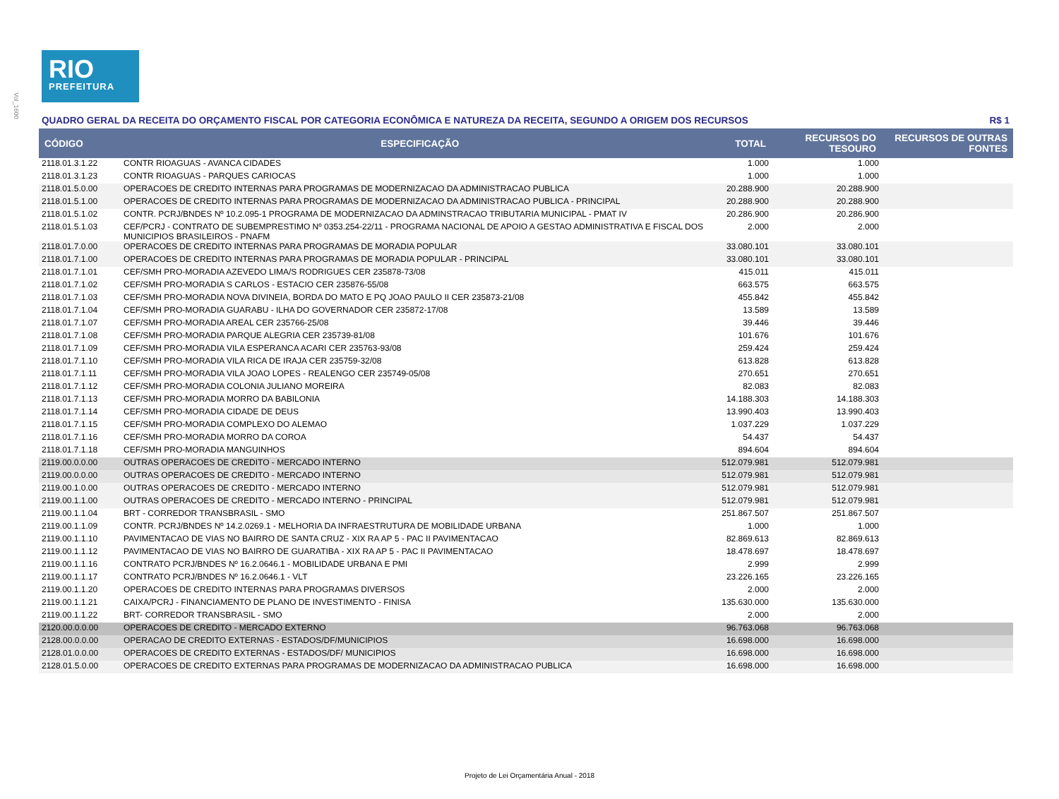Vol_1600
RIO
PREFEITURA
QUADRO GERAL DA RECEITA DO ORÇAMENTO FISCAL POR CATEGORIA ECONÔMICA E NATUREZA DA RECEITA, SEGUNDO A ORIGEM DOS RECURSOS R$ 1
| CÓDIGO | ESPECIFICAÇÃO | TOTAL | RECURSOS DO TESOURO | RECURSOS DE OUTRAS FONTES |
| --- | --- | --- | --- | --- |
| 2118.01.3.1.22 | CONTR RIOAGUAS - AVANCA CIDADES | 1.000 | 1.000 | |
| 2118.01.3.1.23 | CONTR RIOAGUAS - PARQUES CARIOCAS | 1.000 | 1.000 | |
| 2118.01.5.0.00 | OPERACOES DE CREDITO INTERNAS PARA PROGRAMAS DE MODERNIZACAO DA ADMINISTRACAO PUBLICA | 20.288.900 | 20.288.900 | |
| 2118.01.5.1.00 | OPERACOES DE CREDITO INTERNAS PARA PROGRAMAS DE MODERNIZACAO DA ADMINISTRACAO PUBLICA - PRINCIPAL | 20.288.900 | 20.288.900 | |
| 2118.01.5.1.02 | CONTR. PCRJ/BNDES Nº 10.2.095-1 PROGRAMA DE MODERNIZACAO DA ADMINSTRACAO TRIBUTARIA MUNICIPAL - PMAT IV | 20.286.900 | 20.286.900 | |
| 2118.01.5.1.03 | CEF/PCRJ - CONTRATO DE SUBEMPRESTIMO Nº 0353.254-22/11 - PROGRAMA NACIONAL DE APOIO A GESTAO ADMINISTRATIVA E FISCAL DOS MUNICIPIOS BRASILEIROS - PNAFM | 2.000 | 2.000 | |
| 2118.01.7.0.00 | OPERACOES DE CREDITO INTERNAS PARA PROGRAMAS DE MORADIA POPULAR | 33.080.101 | 33.080.101 | |
| 2118.01.7.1.00 | OPERACOES DE CREDITO INTERNAS PARA PROGRAMAS DE MORADIA POPULAR - PRINCIPAL | 33.080.101 | 33.080.101 | |
| 2118.01.7.1.01 | CEF/SMH PRO-MORADIA AZEVEDO LIMA/S RODRIGUES CER 235878-73/08 | 415.011 | 415.011 | |
| 2118.01.7.1.02 | CEF/SMH PRO-MORADIA S CARLOS - ESTACIO CER 235876-55/08 | 663.575 | 663.575 | |
| 2118.01.7.1.03 | CEF/SMH PRO-MORADIA NOVA DIVINEIA, BORDA DO MATO E PQ JOAO PAULO II CER 235873-21/08 | 455.842 | 455.842 | |
| 2118.01.7.1.04 | CEF/SMH PRO-MORADIA GUARABU - ILHA DO GOVERNADOR CER 235872-17/08 | 13.589 | 13.589 | |
| 2118.01.7.1.07 | CEF/SMH PRO-MORADIA AREAL CER 235766-25/08 | 39.446 | 39.446 | |
| 2118.01.7.1.08 | CEF/SMH PRO-MORADIA PARQUE ALEGRIA CER 235739-81/08 | 101.676 | 101.676 | |
| 2118.01.7.1.09 | CEF/SMH PRO-MORADIA VILA ESPERANCA ACARI CER 235763-93/08 | 259.424 | 259.424 | |
| 2118.01.7.1.10 | CEF/SMH PRO-MORADIA VILA RICA DE IRAJA CER 235759-32/08 | 613.828 | 613.828 | |
| 2118.01.7.1.11 | CEF/SMH PRO-MORADIA VILA JOAO LOPES - REALENGO CER 235749-05/08 | 270.651 | 270.651 | |
| 2118.01.7.1.12 | CEF/SMH PRO-MORADIA COLONIA JULIANO MOREIRA | 82.083 | 82.083 | |
| 2118.01.7.1.13 | CEF/SMH PRO-MORADIA MORRO DA BABILONIA | 14.188.303 | 14.188.303 | |
| 2118.01.7.1.14 | CEF/SMH PRO-MORADIA CIDADE DE DEUS | 13.990.403 | 13.990.403 | |
| 2118.01.7.1.15 | CEF/SMH PRO-MORADIA COMPLEXO DO ALEMAO | 1.037.229 | 1.037.229 | |
| 2118.01.7.1.16 | CEF/SMH PRO-MORADIA MORRO DA COROA | 54.437 | 54.437 | |
| 2118.01.7.1.18 | CEF/SMH PRO-MORADIA MANGUINHOS | 894.604 | 894.604 | |
| 2119.00.0.0.00 | OUTRAS OPERACOES DE CREDITO - MERCADO INTERNO | 512.079.981 | 512.079.981 | |
| 2119.00.0.0.00 | OUTRAS OPERACOES DE CREDITO - MERCADO INTERNO | 512.079.981 | 512.079.981 | |
| 2119.00.1.0.00 | OUTRAS OPERACOES DE CREDITO - MERCADO INTERNO | 512.079.981 | 512.079.981 | |
| 2119.00.1.1.00 | OUTRAS OPERACOES DE CREDITO - MERCADO INTERNO - PRINCIPAL | 512.079.981 | 512.079.981 | |
| 2119.00.1.1.04 | BRT - CORREDOR TRANSBRASIL - SMO | 251.867.507 | 251.867.507 | |
| 2119.00.1.1.09 | CONTR. PCRJ/BNDES Nº 14.2.0269.1 - MELHORIA DA INFRAESTRUTURA DE MOBILIDADE URBANA | 1.000 | 1.000 | |
| 2119.00.1.1.10 | PAVIMENTACAO DE VIAS NO BAIRRO DE SANTA CRUZ - XIX RA AP 5 - PAC II PAVIMENTACAO | 82.869.613 | 82.869.613 | |
| 2119.00.1.1.12 | PAVIMENTACAO DE VIAS NO BAIRRO DE GUARATIBA - XIX RA AP 5 - PAC II PAVIMENTACAO | 18.478.697 | 18.478.697 | |
| 2119.00.1.1.16 | CONTRATO PCRJ/BNDES Nº 16.2.0646.1 - MOBILIDADE URBANA E PMI | 2.999 | 2.999 | |
| 2119.00.1.1.17 | CONTRATO PCRJ/BNDES Nº 16.2.0646.1 - VLT | 23.226.165 | 23.226.165 | |
| 2119.00.1.1.20 | OPERACOES DE CREDITO INTERNAS PARA PROGRAMAS DIVERSOS | 2.000 | 2.000 | |
| 2119.00.1.1.21 | CAIXA/PCRJ - FINANCIAMENTO DE PLANO DE INVESTIMENTO - FINISA | 135.630.000 | 135.630.000 | |
| 2119.00.1.1.22 | BRT- CORREDOR TRANSBRASIL - SMO | 2.000 | 2.000 | |
| 2120.00.0.0.00 | OPERACOES DE CREDITO - MERCADO EXTERNO | 96.763.068 | 96.763.068 | |
| 2128.00.0.0.00 | OPERACAO DE CREDITO EXTERNAS - ESTADOS/DF/MUNICIPIOS | 16.698.000 | 16.698.000 | |
| 2128.01.0.0.00 | OPERACOES DE CREDITO EXTERNAS - ESTADOS/DF/ MUNICIPIOS | 16.698.000 | 16.698.000 | |
| 2128.01.5.0.00 | OPERACOES DE CREDITO EXTERNAS PARA PROGRAMAS DE MODERNIZACAO DA ADMINISTRACAO PUBLICA | 16.698.000 | 16.698.000 | |
Projeto de Lei Orçamentária Anual - 2018